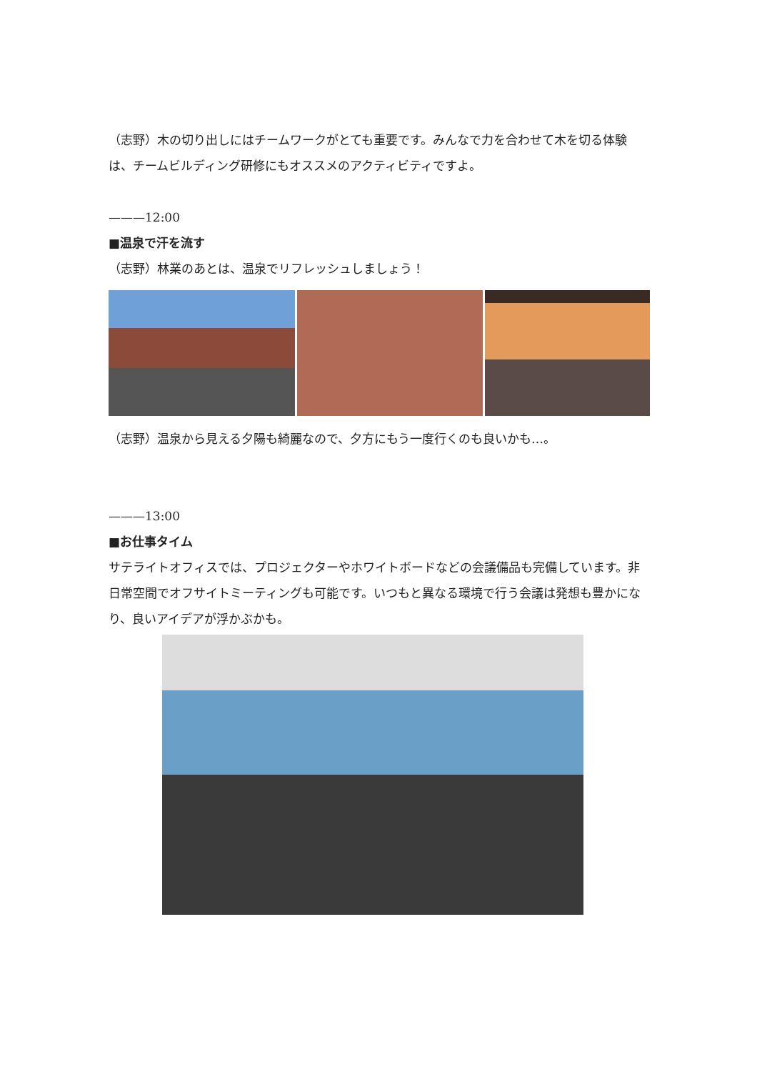（志野）木の切り出しにはチームワークがとても重要です。みんなで力を合わせて木を切る体験は、チームビルディング研修にもオススメのアクティビティですよ。
———12:00
■温泉で汗を流す
（志野）林業のあとは、温泉でリフレッシュしましょう！
（志野）温泉から見える夕陽も綺麗なので、夕方にもう一度行くのも良いかも…。
———13:00
■お仕事タイム
サテライトオフィスでは、プロジェクターやホワイトボードなどの会議備品も完備しています。非日常空間でオフサイトミーティングも可能です。いつもと異なる環境で行う会議は発想も豊かになり、良いアイデアが浮かぶかも。